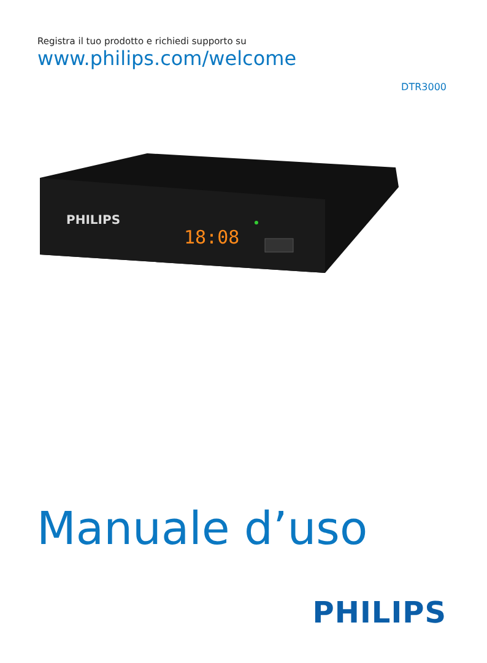Registra il tuo prodotto e richiedi supporto su
www.philips.com/welcome
DTR3000
PHILIPS
18:08
Manuale d’uso
PHILIPS